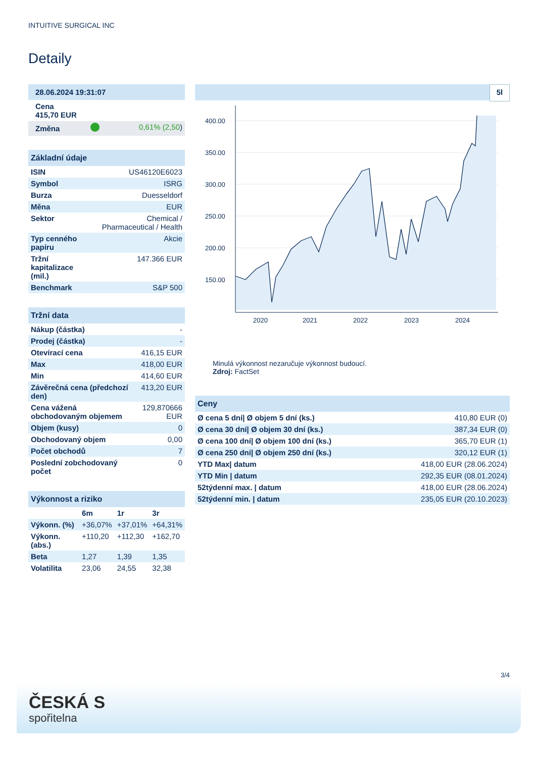INTUITIVE SURGICAL INC
Detaily
| 28.06.2024 19:31:07 | | |
| Cena 415,70 EUR | | |
| Změna | | 0,61% (2,50 ) |
Základní údaje
| ISIN | US46120E6023 |
| Symbol | ISRG |
| Burza | Duesseldorf |
| Měna | EUR |
| Sektor | Chemical / Pharmaceutical / Health |
| Typ cenného papíru | Akcie |
| Tržní kapitalizace (mil.) | 147.366 EUR |
| Benchmark | S&P 500 |
Tržní data
| Nákup (částka) | - |
| Prodej (částka) | - |
| Otevírací cena | 416,15 EUR |
| Max | 418,00 EUR |
| Min | 414,60 EUR |
| Závěrečná cena (předchozí den) | 413,20 EUR |
| Cena vážená obchodovaným objemem | 129,870666 EUR |
| Objem (kusy) | 0 |
| Obchodovaný objem | 0,00 |
| Počet obchodů | 7 |
| Poslední zobchodovaný počet | 0 |
Výkonnost a riziko
| | 6m | 1r | 3r |
| --- | --- | --- | --- |
| Výkonn. (%) | +36,07% | +37,01% | +64,31% |
| Výkonn. (abs.) | +110,20 | +112,30 | +162,70 |
| Beta | 1,27 | 1,39 | 1,35 |
| Volatilita | 23,06 | 24,55 | 32,38 |
5l
400.00
350.00
300.00
250.00
200.00
150.00
2020
2021
2022
2023
2024
Minulá výkonnost nezaručuje výkonnost budoucí.
Zdroj: FactSet
Ceny
| Ø cena 5 dní/ Ø objem 5 dní (ks.) | 410,80 EUR (0) |
| Ø cena 30 dní/ Ø objem 30 dní (ks.) | 387,34 EUR (0) |
| Ø cena 100 dní/ Ø objem 100 dní (ks.) | 365,70 EUR (1) |
| Ø cena 250 dní/ Ø objem 250 dní (ks.) | 320,12 EUR (1) |
| YTD Max/ datum | 418,00 EUR (28.06.2024) |
| YTD Min / datum | 292,35 EUR (08.01.2024) |
| 52týdenní max. / datum | 418,00 EUR (28.06.2024) |
| 52týdenní min. / datum | 235,05 EUR (20.10.2023) |
3/4
ČESKÁ S
spořitelna